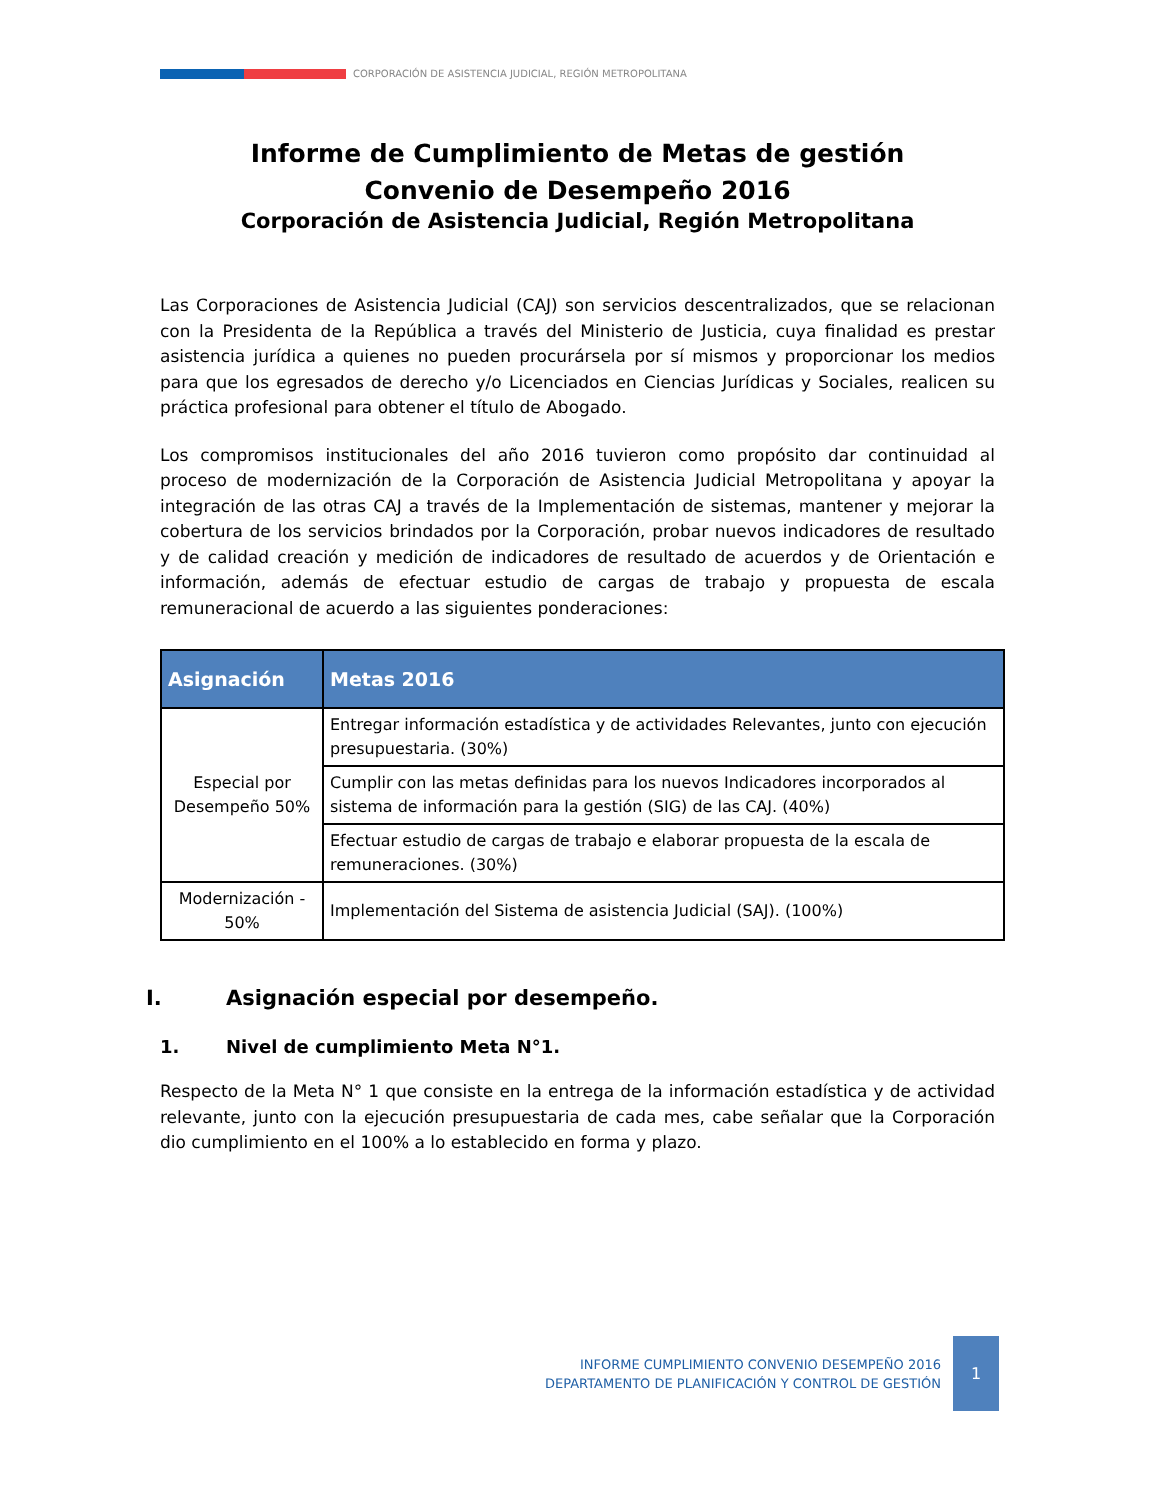CORPORACIÓN DE ASISTENCIA JUDICIAL, REGIÓN METROPOLITANA
Informe de Cumplimiento de Metas de gestión
Convenio de Desempeño 2016
Corporación de Asistencia Judicial, Región Metropolitana
Las Corporaciones de Asistencia Judicial (CAJ) son servicios descentralizados, que se relacionan con la Presidenta de la República a través del Ministerio de Justicia, cuya finalidad es prestar asistencia jurídica a quienes no pueden procurársela por sí mismos y proporcionar los medios para que los egresados de derecho y/o Licenciados en Ciencias Jurídicas y Sociales, realicen su práctica profesional para obtener el título de Abogado.
Los compromisos institucionales del año 2016 tuvieron como propósito dar continuidad al proceso de modernización de la Corporación de Asistencia Judicial Metropolitana y apoyar la integración de las otras CAJ a través de la Implementación de sistemas, mantener y mejorar la cobertura de los servicios brindados por la Corporación, probar nuevos indicadores de resultado y de calidad creación y medición de indicadores de resultado de acuerdos y de Orientación e información, además de efectuar estudio de cargas de trabajo y propuesta de escala remuneracional de acuerdo a las siguientes ponderaciones:
| Asignación | Metas 2016 |
| --- | --- |
| Especial por Desempeño 50% | Entregar información estadística y de actividades Relevantes, junto con ejecución presupuestaria. (30%) |
| | Cumplir con las metas definidas para los nuevos Indicadores incorporados al sistema de información para la gestión (SIG) de las CAJ. (40%) |
| | Efectuar estudio de cargas de trabajo e elaborar propuesta de la escala de remuneraciones. (30%) |
| Modernización - 50% | Implementación del Sistema de asistencia Judicial (SAJ). (100%) |
I. Asignación especial por desempeño.
1. Nivel de cumplimiento Meta N°1.
Respecto de la Meta N° 1 que consiste en la entrega de la información estadística y de actividad relevante, junto con la ejecución presupuestaria de cada mes, cabe señalar que la Corporación dio cumplimiento en el 100% a lo establecido en forma y plazo.
INFORME CUMPLIMIENTO CONVENIO DESEMPEÑO 2016
DEPARTAMENTO DE PLANIFICACIÓN Y CONTROL DE GESTIÓN
1